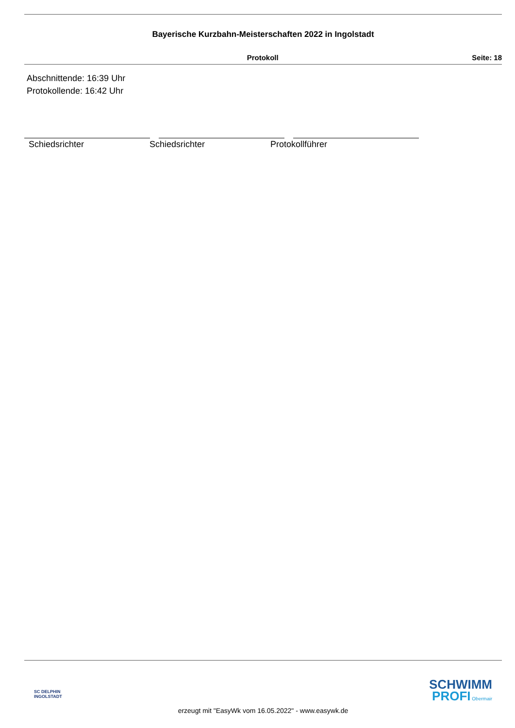Bayerische Kurzbahn-Meisterschaften 2022 in Ingolstadt
Protokoll Seite: 18
Abschnittende: 16:39 Uhr
Protokollende: 16:42 Uhr
Schiedsrichter Schiedsrichter Protokollführer
SC DELPHIN
INGOLSTADT
SCHWIMM
PROFI Obermair
erzeugt mit "EasyWk vom 16.05.2022" - www.easywk.de